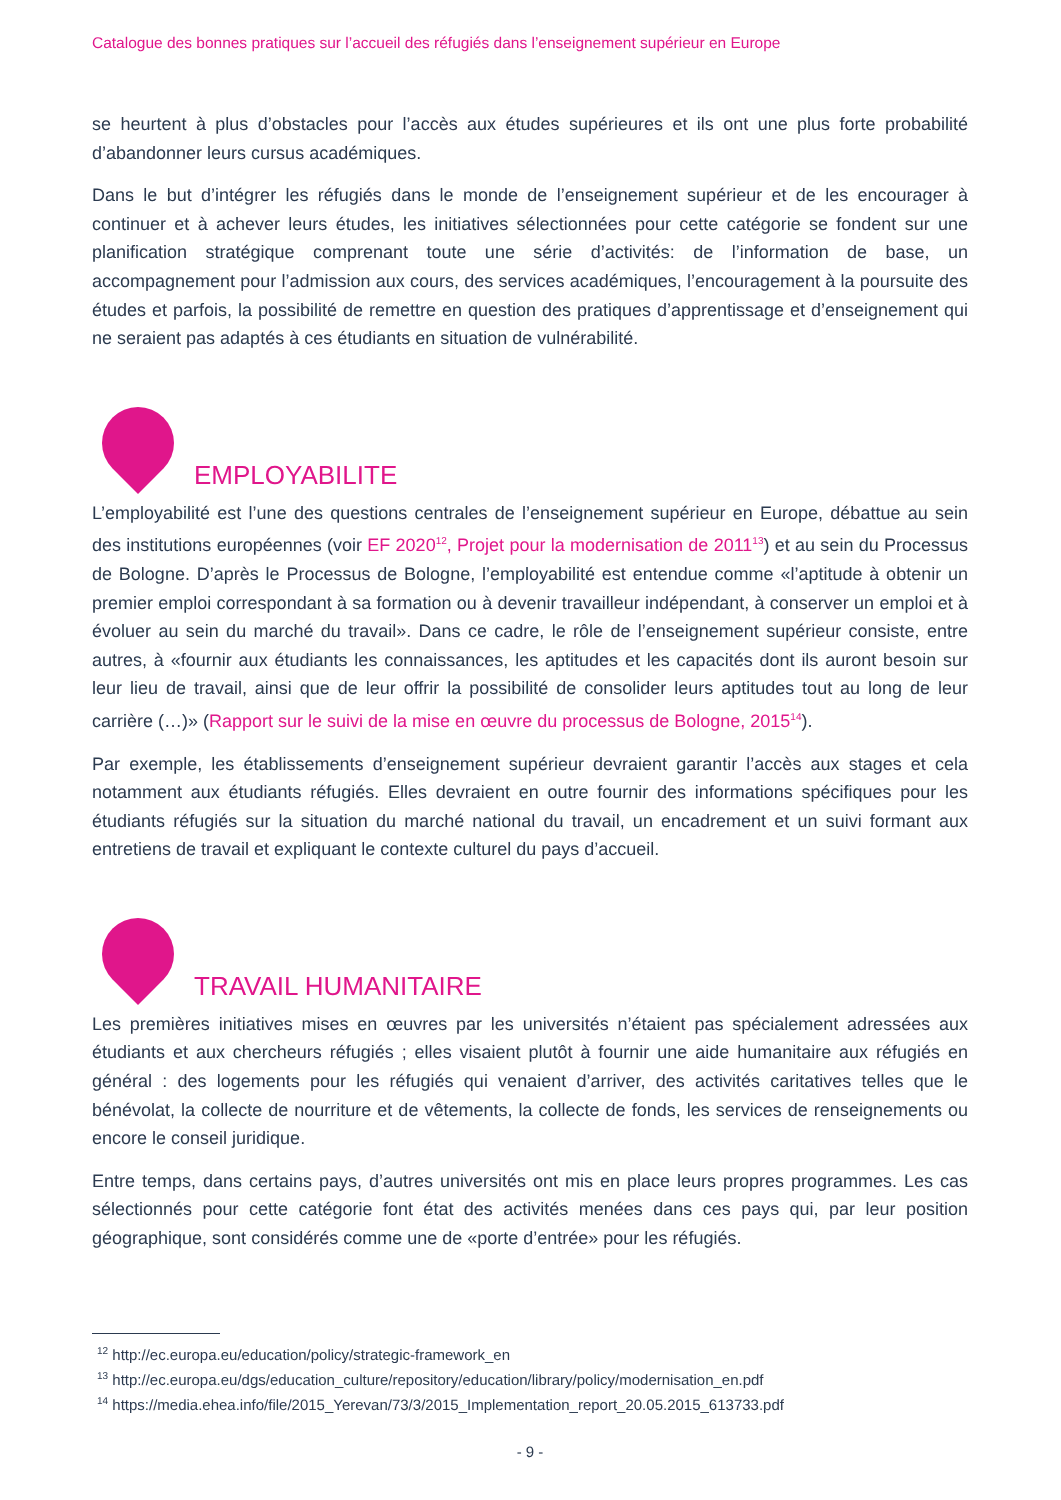Catalogue des bonnes pratiques sur l’accueil des réfugiés dans l’enseignement supérieur en Europe
se heurtent à plus d’obstacles pour l’accès aux études supérieures et ils ont une plus forte probabilité d’abandonner leurs cursus académiques.
Dans le but d’intégrer les réfugiés dans le monde de l’enseignement supérieur et de les encourager à continuer et à achever leurs études, les initiatives sélectionnées pour cette catégorie se fondent sur une planification stratégique comprenant toute une série d’activités: de l’information de base, un accompagnement pour l’admission aux cours, des services académiques, l’encouragement à la poursuite des études et parfois, la possibilité de remettre en question des pratiques d’apprentissage et d’enseignement qui ne seraient pas adaptés à ces étudiants en situation de vulnérabilité.
EMPLOYABILITE
L’employabilité est l’une des questions centrales de l’enseignement supérieur en Europe, débattue au sein des institutions européennes (voir EF 2020<sup>12</sup>, Projet pour la modernisation de 2011<sup>13</sup>) et au sein du Processus de Bologne. D’après le Processus de Bologne, l’employabilité est entendue comme «l’aptitude à obtenir un premier emploi correspondant à sa formation ou à devenir travailleur indépendant, à conserver un emploi et à évoluer au sein du marché du travail». Dans ce cadre, le rôle de l’enseignement supérieur consiste, entre autres, à «fournir aux étudiants les connaissances, les aptitudes et les capacités dont ils auront besoin sur leur lieu de travail, ainsi que de leur offrir la possibilité de consolider leurs aptitudes tout au long de leur carrière (…)» (Rapport sur le suivi de la mise en œuvre du processus de Bologne, 2015<sup>14</sup>).
Par exemple, les établissements d’enseignement supérieur devraient garantir l’accès aux stages et cela notamment aux étudiants réfugiés. Elles devraient en outre fournir des informations spécifiques pour les étudiants réfugiés sur la situation du marché national du travail, un encadrement et un suivi formant aux entretiens de travail et expliquant le contexte culturel du pays d’accueil.
TRAVAIL HUMANITAIRE
Les premières initiatives mises en œuvres par les universités n’étaient pas spécialement adressées aux étudiants et aux chercheurs réfugiés ; elles visaient plutôt à fournir une aide humanitaire aux réfugiés en général : des logements pour les réfugiés qui venaient d’arriver, des activités caritatives telles que le bénévolat, la collecte de nourriture et de vêtements, la collecte de fonds, les services de renseignements ou encore le conseil juridique.
Entre temps, dans certains pays, d’autres universités ont mis en place leurs propres programmes. Les cas sélectionnés pour cette catégorie font état des activités menées dans ces pays qui, par leur position géographique, sont considérés comme une de «porte d’entrée» pour les réfugiés.
<sup>12</sup> http://ec.europa.eu/education/policy/strategic-framework_en
<sup>13</sup> http://ec.europa.eu/dgs/education_culture/repository/education/library/policy/modernisation_en.pdf
<sup>14</sup> https://media.ehea.info/file/2015_Yerevan/73/3/2015_Implementation_report_20.05.2015_613733.pdf
- 9 -